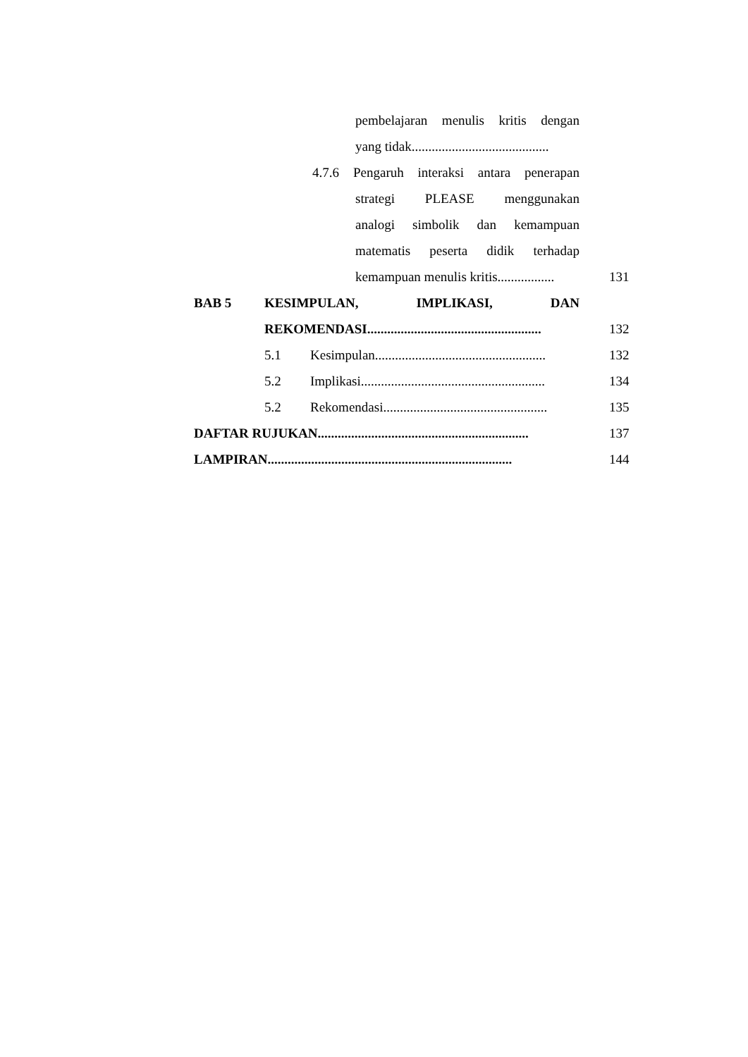pembelajaran menulis kritis dengan
yang tidak.........................................
4.7.6 Pengaruh interaksi antara penerapan
strategi PLEASE menggunakan
analogi simbolik dan kemampuan
matematis peserta didik terhadap
kemampuan menulis kritis................. 131
BAB 5 KESIMPULAN, IMPLIKASI, DAN
REKOMENDASI.................................................... 132
5.1 Kesimpulan................................................... 132
5.2 Implikasi....................................................... 134
5.2 Rekomendasi................................................. 135
DAFTAR RUJUKAN............................................................... 137
LAMPIRAN......................................................................... 144